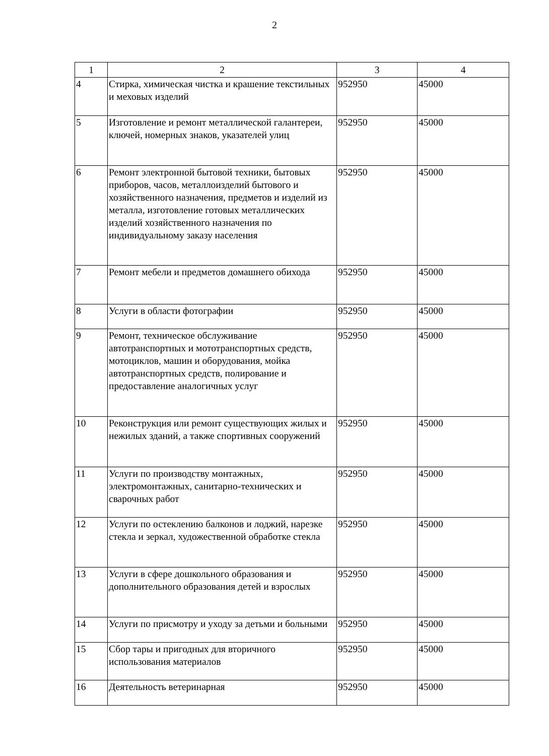2
| 1 | 2 | 3 | 4 |
| --- | --- | --- | --- |
| 4 | Стирка, химическая чистка и крашение текстильных и меховых изделий | 952950 | 45000 |
| 5 | Изготовление и ремонт металлической галантереи, ключей, номерных знаков, указателей улиц | 952950 | 45000 |
| 6 | Ремонт электронной бытовой техники, бытовых приборов, часов, металлоизделий бытового и хозяйственного назначения, предметов и изделий из металла, изготовление готовых металлических изделий хозяйственного назначения по индивидуальному заказу населения | 952950 | 45000 |
| 7 | Ремонт мебели и предметов домашнего обихода | 952950 | 45000 |
| 8 | Услуги в области фотографии | 952950 | 45000 |
| 9 | Ремонт, техническое обслуживание автотранспортных и мототранспортных средств, мотоциклов, машин и оборудования, мойка автотранспортных средств, полирование и предоставление аналогичных услуг | 952950 | 45000 |
| 10 | Реконструкция или ремонт существующих жилых и нежилых зданий, а также спортивных сооружений | 952950 | 45000 |
| 11 | Услуги по производству монтажных, электромонтажных, санитарно-технических и сварочных работ | 952950 | 45000 |
| 12 | Услуги по остеклению балконов и лоджий, нарезке стекла и зеркал, художественной обработке стекла | 952950 | 45000 |
| 13 | Услуги в сфере дошкольного образования и дополнительного образования детей и взрослых | 952950 | 45000 |
| 14 | Услуги по присмотру и уходу за детьми и больными | 952950 | 45000 |
| 15 | Сбор тары и пригодных для вторичного использования материалов | 952950 | 45000 |
| 16 | Деятельность ветеринарная | 952950 | 45000 |